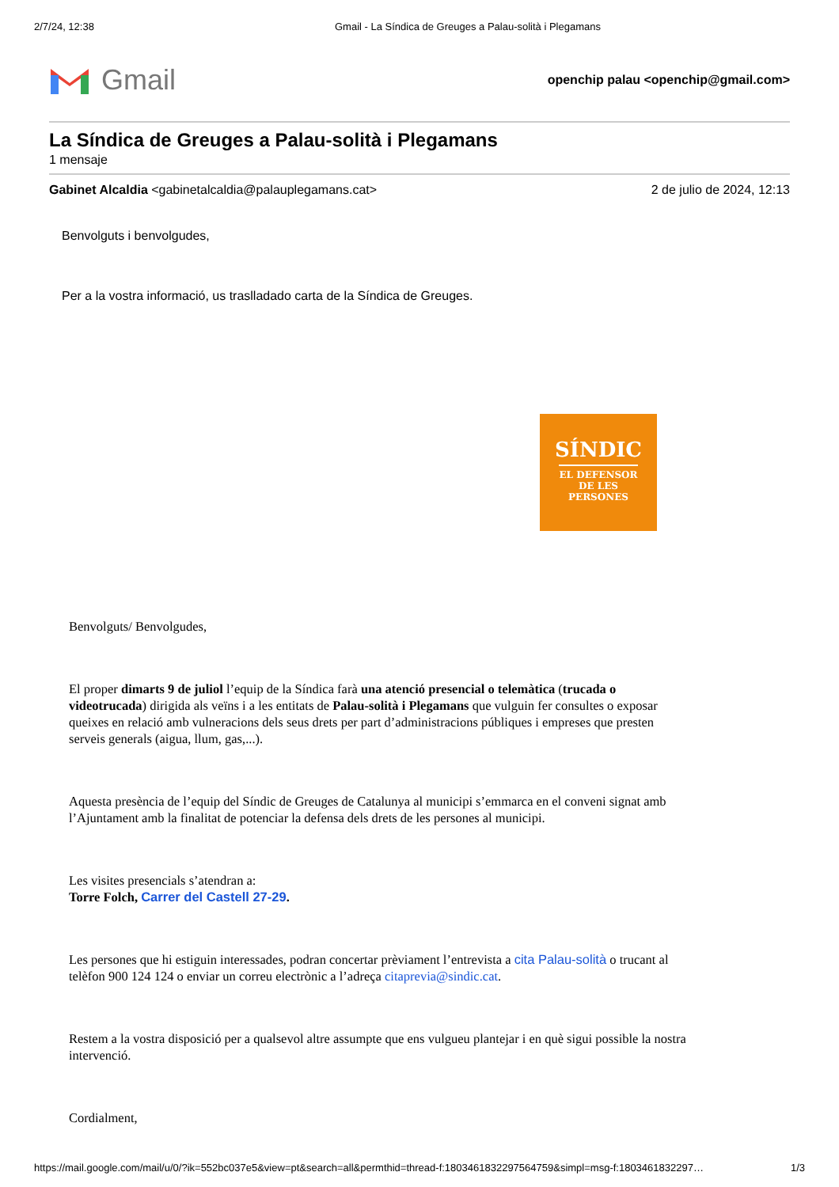2/7/24, 12:38 Gmail - La Síndica de Greuges a Palau-solità i Plegamans
Gmail
openchip palau <openchip@gmail.com>
La Síndica de Greuges a Palau-solità i Plegamans
1 mensaje
Gabinet Alcaldia <gabinetalcaldia@palauplegamans.cat> 2 de julio de 2024, 12:13
Benvolguts i benvolgudes,
Per a la vostra informació, us traslladado carta de la Síndica de Greuges.
SÍNDIC
EL DEFENSOR
DE LES
PERSONES
Benvolguts/ Benvolgudes,
El proper dimarts 9 de juliol l’equip de la Síndica farà una atenció presencial o telemàtica (trucada o videotrucada) dirigida als veïns i a les entitats de Palau-solità i Plegamans que vulguin fer consultes o exposar queixes en relació amb vulneracions dels seus drets per part d’administracions públiques i empreses que presten serveis generals (aigua, llum, gas,...).
Aquesta presència de l’equip del Síndic de Greuges de Catalunya al municipi s’emmarca en el conveni signat amb l’Ajuntament amb la finalitat de potenciar la defensa dels drets de les persones al municipi.
Les visites presencials s’atendran a:
Torre Folch, Carrer del Castell 27-29.
Les persones que hi estiguin interessades, podran concertar prèviament l’entrevista a cita Palau-solità o trucant al telèfon 900 124 124 o enviar un correu electrònic a l’adreça citaprevia@sindic.cat.
Restem a la vostra disposició per a qualsevol altre assumpte que ens vulgueu plantejar i en què sigui possible la nostra intervenció.
Cordialment,
https://mail.google.com/mail/u/0/?ik=552bc037e5&view=pt&search=all&permthid=thread-f:1803461832297564759&simpl=msg-f:1803461832297… 1/3